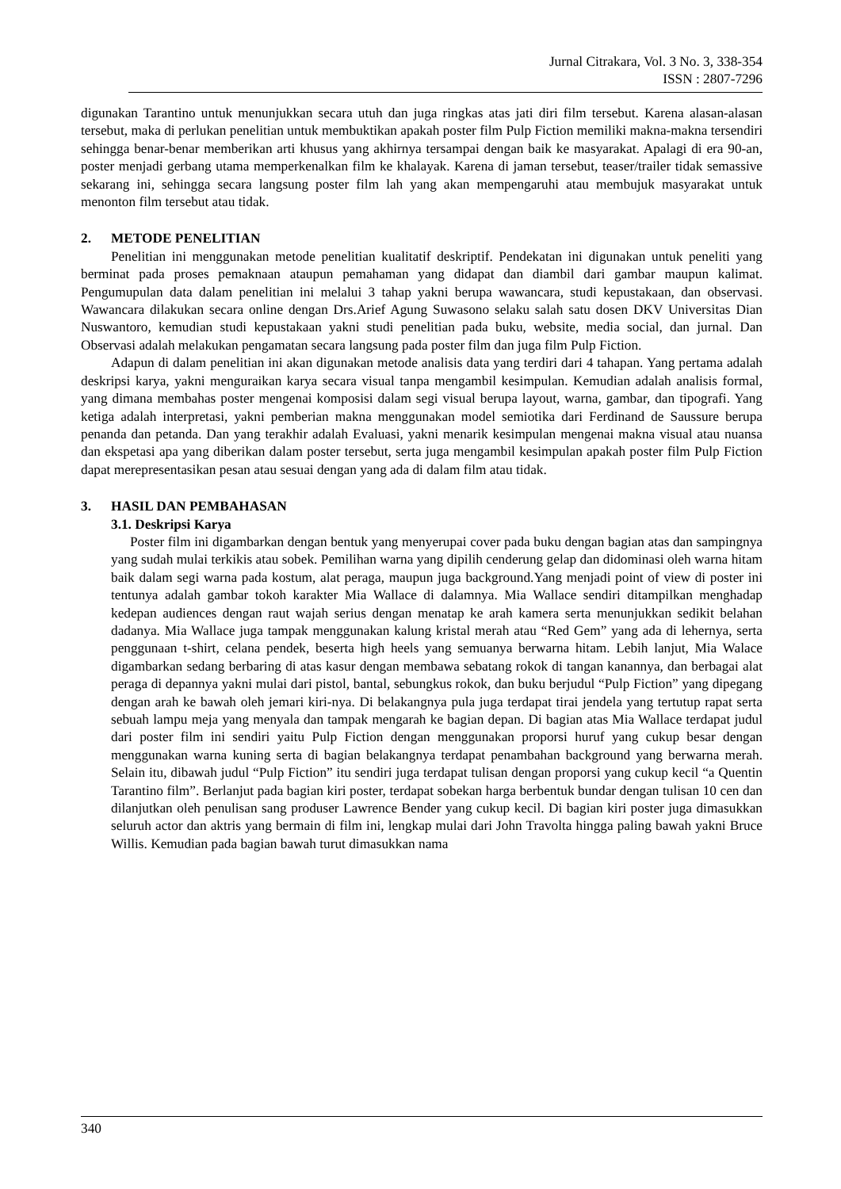Jurnal Citrakara, Vol. 3 No. 3, 338-354
ISSN : 2807-7296
digunakan Tarantino untuk menunjukkan secara utuh dan juga ringkas atas jati diri film tersebut. Karena alasan-alasan tersebut, maka di perlukan penelitian untuk membuktikan apakah poster film Pulp Fiction memiliki makna-makna tersendiri sehingga benar-benar memberikan arti khusus yang akhirnya tersampai dengan baik ke masyarakat. Apalagi di era 90-an, poster menjadi gerbang utama memperkenalkan film ke khalayak. Karena di jaman tersebut, teaser/trailer tidak semassive sekarang ini, sehingga secara langsung poster film lah yang akan mempengaruhi atau membujuk masyarakat untuk menonton film tersebut atau tidak.
2. METODE PENELITIAN
Penelitian ini menggunakan metode penelitian kualitatif deskriptif. Pendekatan ini digunakan untuk peneliti yang berminat pada proses pemaknaan ataupun pemahaman yang didapat dan diambil dari gambar maupun kalimat. Pengumupulan data dalam penelitian ini melalui 3 tahap yakni berupa wawancara, studi kepustakaan, dan observasi. Wawancara dilakukan secara online dengan Drs.Arief Agung Suwasono selaku salah satu dosen DKV Universitas Dian Nuswantoro, kemudian studi kepustakaan yakni studi penelitian pada buku, website, media social, dan jurnal. Dan Observasi adalah melakukan pengamatan secara langsung pada poster film dan juga film Pulp Fiction.
Adapun di dalam penelitian ini akan digunakan metode analisis data yang terdiri dari 4 tahapan. Yang pertama adalah deskripsi karya, yakni menguraikan karya secara visual tanpa mengambil kesimpulan. Kemudian adalah analisis formal, yang dimana membahas poster mengenai komposisi dalam segi visual berupa layout, warna, gambar, dan tipografi. Yang ketiga adalah interpretasi, yakni pemberian makna menggunakan model semiotika dari Ferdinand de Saussure berupa penanda dan petanda. Dan yang terakhir adalah Evaluasi, yakni menarik kesimpulan mengenai makna visual atau nuansa dan ekspetasi apa yang diberikan dalam poster tersebut, serta juga mengambil kesimpulan apakah poster film Pulp Fiction dapat merepresentasikan pesan atau sesuai dengan yang ada di dalam film atau tidak.
3. HASIL DAN PEMBAHASAN
3.1. Deskripsi Karya
Poster film ini digambarkan dengan bentuk yang menyerupai cover pada buku dengan bagian atas dan sampingnya yang sudah mulai terkikis atau sobek. Pemilihan warna yang dipilih cenderung gelap dan didominasi oleh warna hitam baik dalam segi warna pada kostum, alat peraga, maupun juga background.Yang menjadi point of view di poster ini tentunya adalah gambar tokoh karakter Mia Wallace di dalamnya. Mia Wallace sendiri ditampilkan menghadap kedepan audiences dengan raut wajah serius dengan menatap ke arah kamera serta menunjukkan sedikit belahan dadanya. Mia Wallace juga tampak menggunakan kalung kristal merah atau “Red Gem” yang ada di lehernya, serta penggunaan t-shirt, celana pendek, beserta high heels yang semuanya berwarna hitam. Lebih lanjut, Mia Walace digambarkan sedang berbaring di atas kasur dengan membawa sebatang rokok di tangan kanannya, dan berbagai alat peraga di depannya yakni mulai dari pistol, bantal, sebungkus rokok, dan buku berjudul “Pulp Fiction” yang dipegang dengan arah ke bawah oleh jemari kiri-nya. Di belakangnya pula juga terdapat tirai jendela yang tertutup rapat serta sebuah lampu meja yang menyala dan tampak mengarah ke bagian depan. Di bagian atas Mia Wallace terdapat judul dari poster film ini sendiri yaitu Pulp Fiction dengan menggunakan proporsi huruf yang cukup besar dengan menggunakan warna kuning serta di bagian belakangnya terdapat penambahan background yang berwarna merah. Selain itu, dibawah judul “Pulp Fiction” itu sendiri juga terdapat tulisan dengan proporsi yang cukup kecil “a Quentin Tarantino film”. Berlanjut pada bagian kiri poster, terdapat sobekan harga berbentuk bundar dengan tulisan 10 cen dan dilanjutkan oleh penulisan sang produser Lawrence Bender yang cukup kecil. Di bagian kiri poster juga dimasukkan seluruh actor dan aktris yang bermain di film ini, lengkap mulai dari John Travolta hingga paling bawah yakni Bruce Willis. Kemudian pada bagian bawah turut dimasukkan nama
340